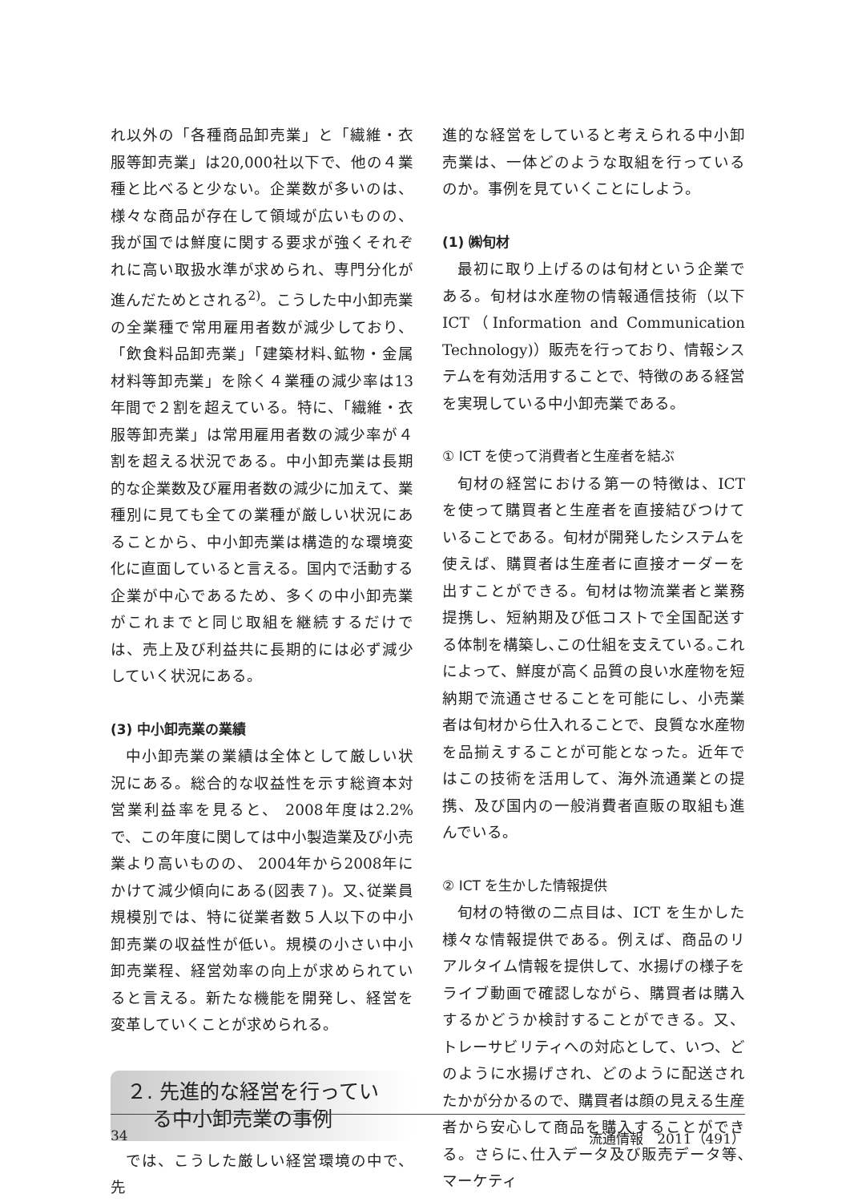れ以外の「各種商品卸売業」と「繊維・衣服等卸売業」は20,000社以下で、他の４業種と比べると少ない。企業数が多いのは、様々な商品が存在して領域が広いものの、我が国では鮮度に関する要求が強くそれぞれに高い取扱水準が求められ、専門分化が進んだためとされる<sup>2)</sup>。こうした中小卸売業の全業種で常用雇用者数が減少しており、「飲食料品卸売業」「建築材料､鉱物・金属材料等卸売業」を除く４業種の減少率は13年間で２割を超えている。特に、「繊維・衣服等卸売業」は常用雇用者数の減少率が４割を超える状況である。中小卸売業は長期的な企業数及び雇用者数の減少に加えて、業種別に見ても全ての業種が厳しい状況にあることから、中小卸売業は構造的な環境変化に直面していると言える。国内で活動する企業が中心であるため、多くの中小卸売業がこれまでと同じ取組を継続するだけでは、売上及び利益共に長期的には必ず減少していく状況にある。
(3) 中小卸売業の業績
中小卸売業の業績は全体として厳しい状況にある。総合的な収益性を示す総資本対営業利益率を見ると、 2008年度は2.2%で、この年度に関しては中小製造業及び小売業より高いものの、 2004年から2008年にかけて減少傾向にある(図表７)。又､従業員規模別では、特に従業者数５人以下の中小卸売業の収益性が低い。規模の小さい中小卸売業程、経営効率の向上が求められていると言える。新たな機能を開発し、経営を変革していくことが求められる。
２. 先進的な経営を行ってい
る中小卸売業の事例
では、こうした厳しい経営環境の中で、先
進的な経営をしていると考えられる中小卸売業は、一体どのような取組を行っているのか。事例を見ていくことにしよう。
(1) ㈱旬材
最初に取り上げるのは旬材という企業である。旬材は水産物の情報通信技術（以下ICT（Information and Communication Technology)）販売を行っており、情報システムを有効活用することで、特徴のある経営を実現している中小卸売業である。
① ICT を使って消費者と生産者を結ぶ
旬材の経営における第一の特徴は、ICT を使って購買者と生産者を直接結びつけていることである。旬材が開発したシステムを使えば、購買者は生産者に直接オーダーを出すことができる。旬材は物流業者と業務提携し、短納期及び低コストで全国配送する体制を構築し､この仕組を支えている｡これによって、鮮度が高く品質の良い水産物を短納期で流通させることを可能にし、小売業者は旬材から仕入れることで、良質な水産物を品揃えすることが可能となった。近年ではこの技術を活用して、海外流通業との提携、及び国内の一般消費者直販の取組も進んでいる。
② ICT を生かした情報提供
旬材の特徴の二点目は、ICT を生かした様々な情報提供である。例えば、商品のリアルタイム情報を提供して、水揚げの様子をライブ動画で確認しながら、購買者は購入するかどうか検討することができる。又、トレーサビリティへの対応として、いつ、どのように水揚げされ、どのように配送されたかが分かるので、購買者は顔の見える生産者から安心して商品を購入することができる。さらに､仕入データ及び販売データ等､マーケティ
34 流通情報　2011（491）